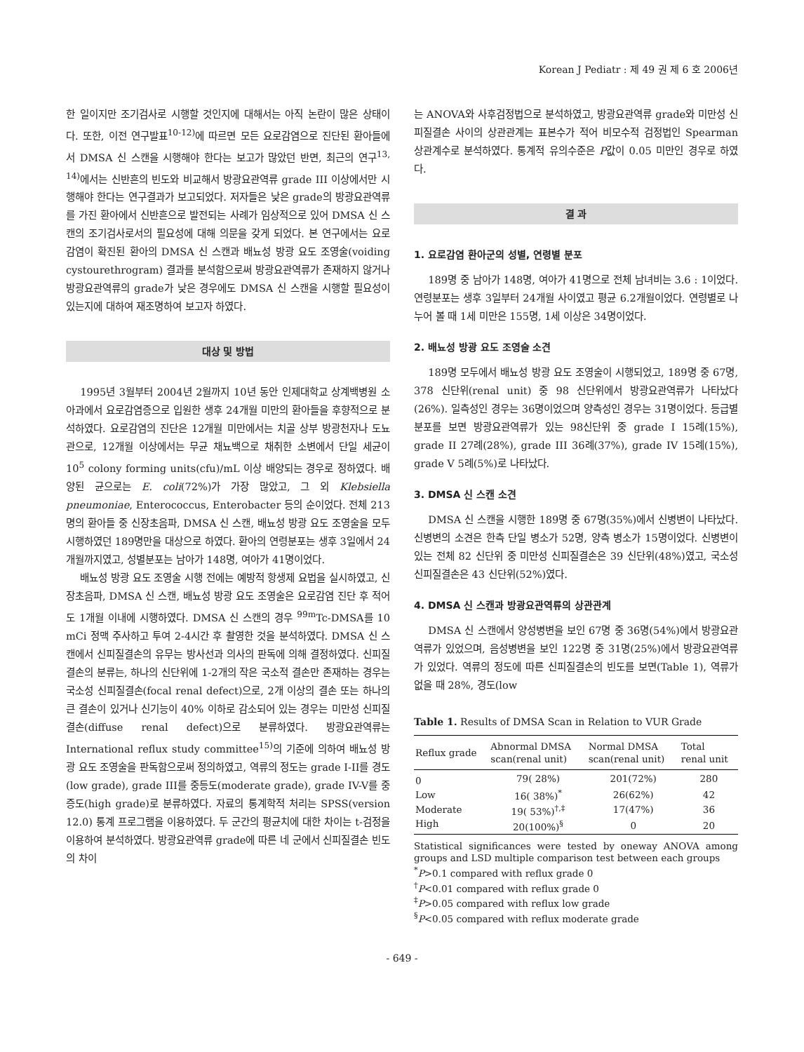Korean J Pediatr : 제 49 권 제 6 호 2006년
한 일이지만 조기검사로 시행할 것인지에 대해서는 아직 논란이 많은 상태이다. 또한, 이전 연구발표<sup>10-12)</sup>에 따르면 모든 요로감염으로 진단된 환아들에서 DMSA 신 스캔을 시행해야 한다는 보고가 많았던 반면, 최근의 연구<sup>13, 14)</sup>에서는 신반흔의 빈도와 비교해서 방광요관역류 grade III 이상에서만 시행해야 한다는 연구결과가 보고되었다. 저자들은 낮은 grade의 방광요관역류를 가진 환아에서 신반흔으로 발전되는 사례가 임상적으로 있어 DMSA 신 스캔의 조기검사로서의 필요성에 대해 의문을 갖게 되었다. 본 연구에서는 요로감염이 확진된 환아의 DMSA 신 스캔과 배뇨성 방광 요도 조영술(voiding cystourethrogram) 결과를 분석함으로써 방광요관역류가 존재하지 않거나 방광요관역류의 grade가 낮은 경우에도 DMSA 신 스캔을 시행할 필요성이 있는지에 대하여 재조명하여 보고자 하였다.
대상 및 방법
1995년 3월부터 2004년 2월까지 10년 동안 인제대학교 상계백병원 소아과에서 요로감염증으로 입원한 생후 24개월 미만의 환아들을 후향적으로 분석하였다. 요로감염의 진단은 12개월 미만에서는 치골 상부 방광천자나 도뇨관으로, 12개월 이상에서는 무균 채뇨백으로 채취한 소변에서 단일 세균이 10<sup>5</sup> colony forming units(cfu)/mL 이상 배양되는 경우로 정하였다. 배양된 균으로는 E. coli(72%)가 가장 많았고, 그 외 Klebsiella pneumoniae, Enterococcus, Enterobacter 등의 순이었다. 전체 213명의 환아들 중 신장초음파, DMSA 신 스캔, 배뇨성 방광 요도 조영술을 모두 시행하였던 189명만을 대상으로 하였다. 환아의 연령분포는 생후 3일에서 24개월까지였고, 성별분포는 남아가 148명, 여아가 41명이었다.
배뇨성 방광 요도 조영술 시행 전에는 예방적 항생제 요법을 실시하였고, 신장초음파, DMSA 신 스캔, 배뇨성 방광 요도 조영술은 요로감염 진단 후 적어도 1개월 이내에 시행하였다. DMSA 신 스캔의 경우 <sup>99m</sup>Tc-DMSA를 10 mCi 정맥 주사하고 투여 2-4시간 후 촬영한 것을 분석하였다. DMSA 신 스캔에서 신피질결손의 유무는 방사선과 의사의 판독에 의해 결정하였다. 신피질결손의 분류는, 하나의 신단위에 1-2개의 작은 국소적 결손만 존재하는 경우는 국소성 신피질결손(focal renal defect)으로, 2개 이상의 결손 또는 하나의 큰 결손이 있거나 신기능이 40% 이하로 감소되어 있는 경우는 미만성 신피질결손(diffuse renal defect)으로 분류하였다. 방광요관역류는 International reflux study committee<sup>15)</sup>의 기준에 의하여 배뇨성 방광 요도 조영술을 판독함으로써 정의하였고, 역류의 정도는 grade I-II를 경도(low grade), grade III를 중등도(moderate grade), grade IV-V를 중증도(high grade)로 분류하였다. 자료의 통계학적 처리는 SPSS(version 12.0) 통계 프로그램을 이용하였다. 두 군간의 평균치에 대한 차이는 t-검정을 이용하여 분석하였다. 방광요관역류 grade에 따른 네 군에서 신피질결손 빈도의 차이
는 ANOVA와 사후검정법으로 분석하였고, 방광요관역류 grade와 미만성 신피질결손 사이의 상관관계는 표본수가 적어 비모수적 검정법인 Spearman 상관계수로 분석하였다. 통계적 유의수준은 P값이 0.05 미만인 경우로 하였다.
결 과
1. 요로감염 환아군의 성별, 연령별 분포
189명 중 남아가 148명, 여아가 41명으로 전체 남녀비는 3.6 : 1이었다. 연령분포는 생후 3일부터 24개월 사이였고 평균 6.2개월이었다. 연령별로 나누어 볼 때 1세 미만은 155명, 1세 이상은 34명이었다.
2. 배뇨성 방광 요도 조영술 소견
189명 모두에서 배뇨성 방광 요도 조영술이 시행되었고, 189명 중 67명, 378 신단위(renal unit) 중 98 신단위에서 방광요관역류가 나타났다(26%). 일측성인 경우는 36명이었으며 양측성인 경우는 31명이었다. 등급별 분포를 보면 방광요관역류가 있는 98신단위 중 grade I 15례(15%), grade II 27례(28%), grade III 36례(37%), grade IV 15례(15%), grade V 5례(5%)로 나타났다.
3. DMSA 신 스캔 소견
DMSA 신 스캔을 시행한 189명 중 67명(35%)에서 신병변이 나타났다. 신병변의 소견은 한측 단일 병소가 52명, 양측 병소가 15명이었다. 신병변이 있는 전체 82 신단위 중 미만성 신피질결손은 39 신단위(48%)였고, 국소성 신피질결손은 43 신단위(52%)였다.
4. DMSA 신 스캔과 방광요관역류의 상관관계
DMSA 신 스캔에서 양성병변을 보인 67명 중 36명(54%)에서 방광요관역류가 있었으며, 음성병변을 보인 122명 중 31명(25%)에서 방광요관역류가 있었다. 역류의 정도에 따른 신피질결손의 빈도를 보면(Table 1), 역류가 없을 때 28%, 경도(low
Table 1. Results of DMSA Scan in Relation to VUR Grade
| Reflux grade | Abnormal DMSA scan(renal unit) | Normal DMSA scan(renal unit) | Total renal unit |
| --- | --- | --- | --- |
| 0 | 79( 28%) | 201(72%) | 280 |
| Low | 16( 38%)<sup>*</sup> | 26(62%) | 42 |
| Moderate | 19( 53%)<sup>†,‡</sup> | 17(47%) | 36 |
| High | 20(100%)<sup>§</sup> | 0 | 20 |
Statistical significances were tested by oneway ANOVA among groups and LSD multiple comparison test between each groups
<sup>*</sup> P>0.1 compared with reflux grade 0
<sup>†</sup> P<0.01 compared with reflux grade 0
<sup>‡</sup> P>0.05 compared with reflux low grade
<sup>§</sup> P<0.05 compared with reflux moderate grade
- 649 -